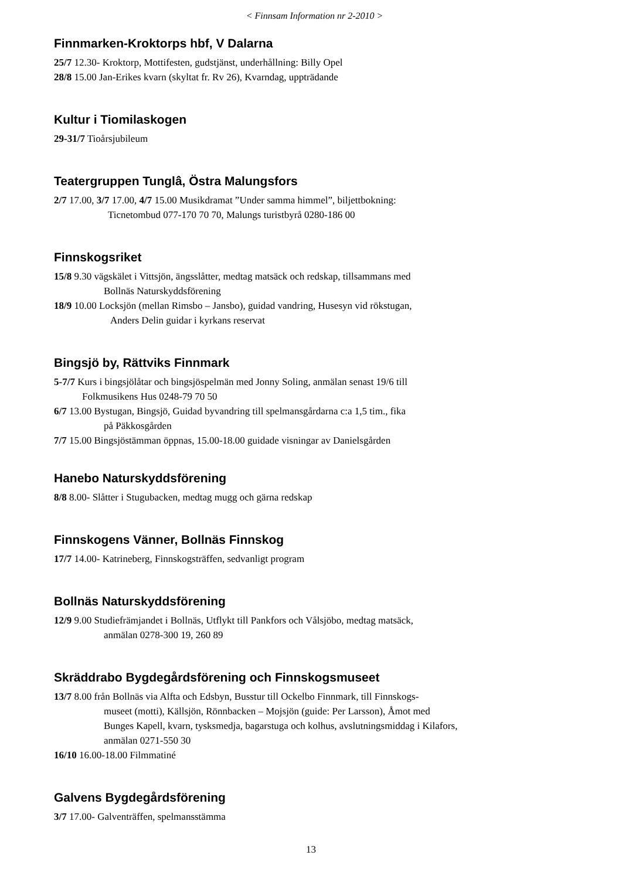< Finnsam Information nr 2-2010 >
Finnmarken-Kroktorps hbf, V Dalarna
25/7 12.30- Kroktorp, Mottifesten, gudstjänst, underhållning: Billy Opel
28/8 15.00 Jan-Erikes kvarn (skyltat fr. Rv 26), Kvarndag, uppträdande
Kultur i Tiomilaskogen
29-31/7 Tioårsjubileum
Teatergruppen Tunglâ, Östra Malungsfors
2/7 17.00, 3/7 17.00, 4/7 15.00 Musikdramat ”Under samma himmel”, biljettbokning:
Ticnetombud 077-170 70 70, Malungs turistbyrå 0280-186 00
Finnskogsriket
15/8 9.30 vägskälet i Vittsjön, ängsslåtter, medtag matsäck och redskap, tillsammans med
Bollnäs Naturskyddsförening
18/9 10.00 Locksjön (mellan Rimsbo – Jansbo), guidad vandring, Husesyn vid rökstugan,
Anders Delin guidar i kyrkans reservat
Bingsjö by, Rättviks Finnmark
5-7/7 Kurs i bingsjölåtar och bingsjöspelmän med Jonny Soling, anmälan senast 19/6 till
Folkmusikens Hus 0248-79 70 50
6/7 13.00 Bystugan, Bingsjö, Guidad byvandring till spelmansgårdarna c:a 1,5 tim., fika
på Päkkosgården
7/7 15.00 Bingsjöstämman öppnas, 15.00-18.00 guidade visningar av Danielsgården
Hanebo Naturskyddsförening
8/8 8.00- Slåtter i Stugubacken, medtag mugg och gärna redskap
Finnskogens Vänner, Bollnäs Finnskog
17/7 14.00- Katrineberg, Finnskogsträffen, sedvanligt program
Bollnäs Naturskyddsförening
12/9 9.00 Studiefrämjandet i Bollnäs, Utflykt till Pankfors och Vålsjöbo, medtag matsäck,
anmälan 0278-300 19, 260 89
Skräddrabo Bygdegårdsförening och Finnskogsmuseet
13/7 8.00 från Bollnäs via Alfta och Edsbyn, Busstur till Ockelbo Finnmark, till Finnskogs-
museet (motti), Källsjön, Rönnbacken – Mojsjön (guide: Per Larsson), Åmot med
Bunges Kapell, kvarn, tysksmedja, bagarstuga och kolhus, avslutningsmiddag i Kilafors,
anmälan 0271-550 30
16/10 16.00-18.00 Filmmatiné
Galvens Bygdegårdsförening
3/7 17.00- Galventräffen, spelmansstämma
13